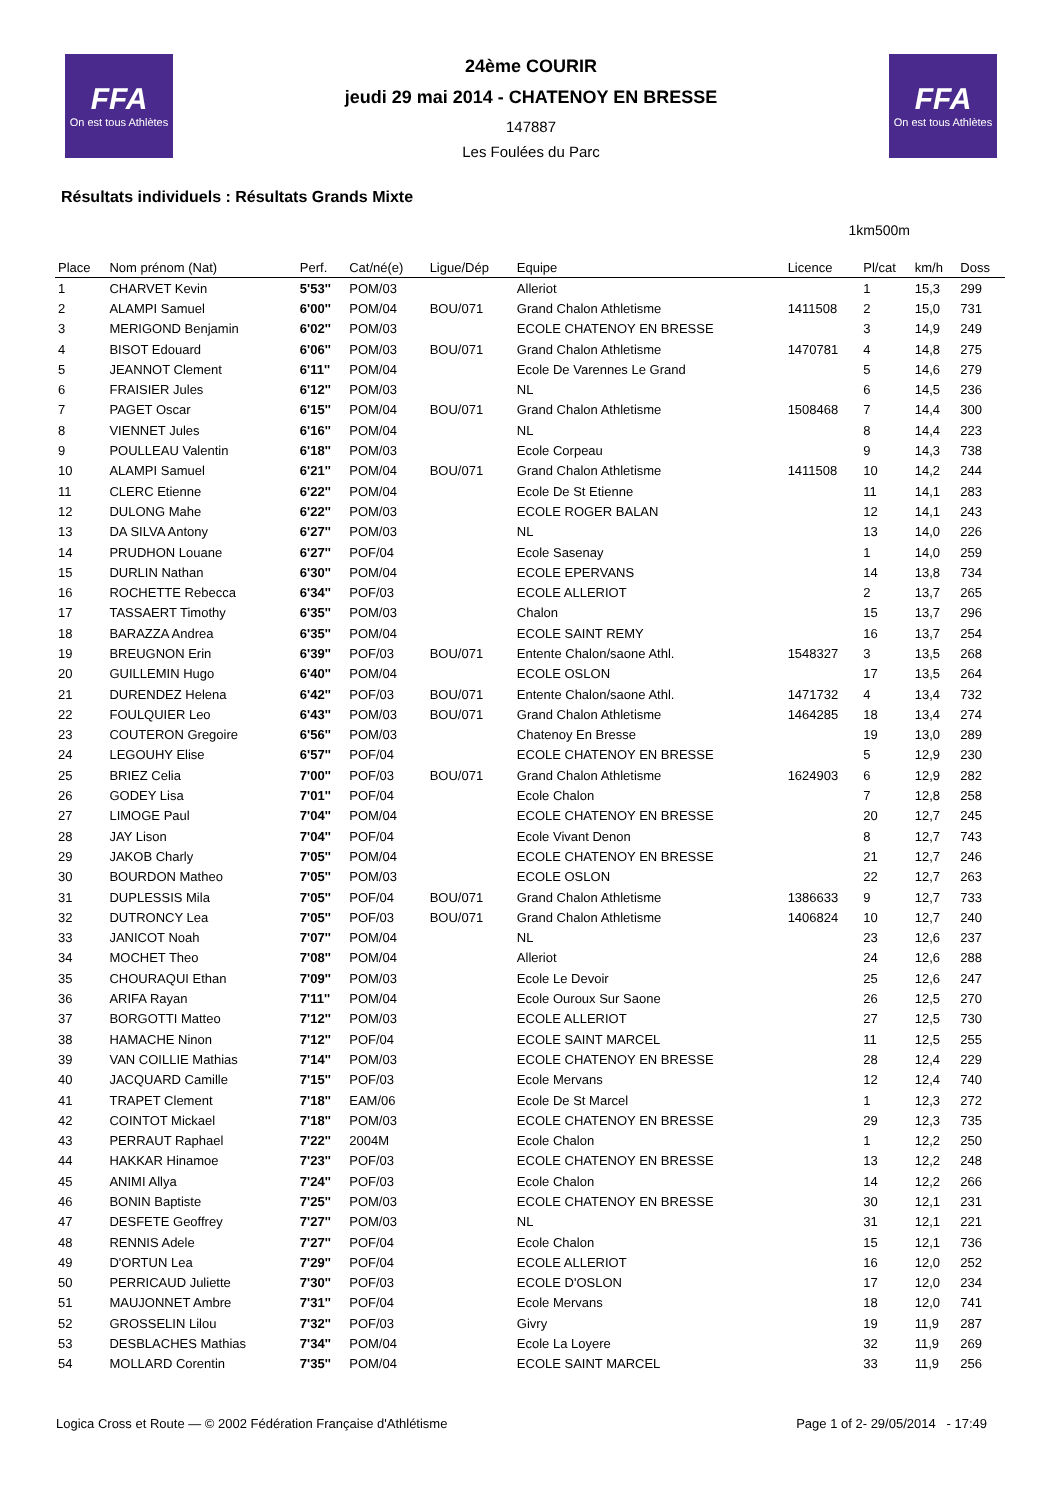FFA
On est tous Athlètes
FFA
On est tous Athlètes
24ème COURIR
jeudi 29 mai 2014 - CHATENOY EN BRESSE
147887
Les Foulées du Parc
Résultats individuels : Résultats Grands Mixte
1km500m
| Place | Nom prénom (Nat) | Perf. | Cat/né(e) | Ligue/Dép | Equipe | Licence | Pl/cat | km/h | Doss |
| --- | --- | --- | --- | --- | --- | --- | --- | --- | --- |
| 1 | CHARVET Kevin | 5'53'' | POM/03 | | Alleriot | | 1 | 15,3 | 299 |
| 2 | ALAMPI Samuel | 6'00'' | POM/04 | BOU/071 | Grand Chalon Athletisme | 1411508 | 2 | 15,0 | 731 |
| 3 | MERIGOND Benjamin | 6'02'' | POM/03 | | ECOLE CHATENOY EN BRESSE | | 3 | 14,9 | 249 |
| 4 | BISOT Edouard | 6'06'' | POM/03 | BOU/071 | Grand Chalon Athletisme | 1470781 | 4 | 14,8 | 275 |
| 5 | JEANNOT Clement | 6'11'' | POM/04 | | Ecole De Varennes Le Grand | | 5 | 14,6 | 279 |
| 6 | FRAISIER Jules | 6'12'' | POM/03 | | NL | | 6 | 14,5 | 236 |
| 7 | PAGET Oscar | 6'15'' | POM/04 | BOU/071 | Grand Chalon Athletisme | 1508468 | 7 | 14,4 | 300 |
| 8 | VIENNET Jules | 6'16'' | POM/04 | | NL | | 8 | 14,4 | 223 |
| 9 | POULLEAU Valentin | 6'18'' | POM/03 | | Ecole Corpeau | | 9 | 14,3 | 738 |
| 10 | ALAMPI Samuel | 6'21'' | POM/04 | BOU/071 | Grand Chalon Athletisme | 1411508 | 10 | 14,2 | 244 |
| 11 | CLERC Etienne | 6'22'' | POM/04 | | Ecole De St Etienne | | 11 | 14,1 | 283 |
| 12 | DULONG Mahe | 6'22'' | POM/03 | | ECOLE ROGER BALAN | | 12 | 14,1 | 243 |
| 13 | DA SILVA Antony | 6'27'' | POM/03 | | NL | | 13 | 14,0 | 226 |
| 14 | PRUDHON Louane | 6'27'' | POF/04 | | Ecole Sasenay | | 1 | 14,0 | 259 |
| 15 | DURLIN Nathan | 6'30'' | POM/04 | | ECOLE EPERVANS | | 14 | 13,8 | 734 |
| 16 | ROCHETTE Rebecca | 6'34'' | POF/03 | | ECOLE ALLERIOT | | 2 | 13,7 | 265 |
| 17 | TASSAERT Timothy | 6'35'' | POM/03 | | Chalon | | 15 | 13,7 | 296 |
| 18 | BARAZZA Andrea | 6'35'' | POM/04 | | ECOLE SAINT REMY | | 16 | 13,7 | 254 |
| 19 | BREUGNON Erin | 6'39'' | POF/03 | BOU/071 | Entente Chalon/saone Athl. | 1548327 | 3 | 13,5 | 268 |
| 20 | GUILLEMIN Hugo | 6'40'' | POM/04 | | ECOLE OSLON | | 17 | 13,5 | 264 |
| 21 | DURENDEZ Helena | 6'42'' | POF/03 | BOU/071 | Entente Chalon/saone Athl. | 1471732 | 4 | 13,4 | 732 |
| 22 | FOULQUIER Leo | 6'43'' | POM/03 | BOU/071 | Grand Chalon Athletisme | 1464285 | 18 | 13,4 | 274 |
| 23 | COUTERON Gregoire | 6'56'' | POM/03 | | Chatenoy En Bresse | | 19 | 13,0 | 289 |
| 24 | LEGOUHY Elise | 6'57'' | POF/04 | | ECOLE CHATENOY EN BRESSE | | 5 | 12,9 | 230 |
| 25 | BRIEZ Celia | 7'00'' | POF/03 | BOU/071 | Grand Chalon Athletisme | 1624903 | 6 | 12,9 | 282 |
| 26 | GODEY Lisa | 7'01'' | POF/04 | | Ecole Chalon | | 7 | 12,8 | 258 |
| 27 | LIMOGE Paul | 7'04'' | POM/04 | | ECOLE CHATENOY EN BRESSE | | 20 | 12,7 | 245 |
| 28 | JAY Lison | 7'04'' | POF/04 | | Ecole Vivant Denon | | 8 | 12,7 | 743 |
| 29 | JAKOB Charly | 7'05'' | POM/04 | | ECOLE CHATENOY EN BRESSE | | 21 | 12,7 | 246 |
| 30 | BOURDON Matheo | 7'05'' | POM/03 | | ECOLE OSLON | | 22 | 12,7 | 263 |
| 31 | DUPLESSIS Mila | 7'05'' | POF/04 | BOU/071 | Grand Chalon Athletisme | 1386633 | 9 | 12,7 | 733 |
| 32 | DUTRONCY Lea | 7'05'' | POF/03 | BOU/071 | Grand Chalon Athletisme | 1406824 | 10 | 12,7 | 240 |
| 33 | JANICOT Noah | 7'07'' | POM/04 | | NL | | 23 | 12,6 | 237 |
| 34 | MOCHET Theo | 7'08'' | POM/04 | | Alleriot | | 24 | 12,6 | 288 |
| 35 | CHOURAQUI Ethan | 7'09'' | POM/03 | | Ecole Le Devoir | | 25 | 12,6 | 247 |
| 36 | ARIFA Rayan | 7'11'' | POM/04 | | Ecole Ouroux Sur Saone | | 26 | 12,5 | 270 |
| 37 | BORGOTTI Matteo | 7'12'' | POM/03 | | ECOLE ALLERIOT | | 27 | 12,5 | 730 |
| 38 | HAMACHE Ninon | 7'12'' | POF/04 | | ECOLE SAINT MARCEL | | 11 | 12,5 | 255 |
| 39 | VAN COILLIE Mathias | 7'14'' | POM/03 | | ECOLE CHATENOY EN BRESSE | | 28 | 12,4 | 229 |
| 40 | JACQUARD Camille | 7'15'' | POF/03 | | Ecole Mervans | | 12 | 12,4 | 740 |
| 41 | TRAPET Clement | 7'18'' | EAM/06 | | Ecole De St Marcel | | 1 | 12,3 | 272 |
| 42 | COINTOT Mickael | 7'18'' | POM/03 | | ECOLE CHATENOY EN BRESSE | | 29 | 12,3 | 735 |
| 43 | PERRAUT Raphael | 7'22'' | 2004M | | Ecole Chalon | | 1 | 12,2 | 250 |
| 44 | HAKKAR Hinamoe | 7'23'' | POF/03 | | ECOLE CHATENOY EN BRESSE | | 13 | 12,2 | 248 |
| 45 | ANIMI Allya | 7'24'' | POF/03 | | Ecole Chalon | | 14 | 12,2 | 266 |
| 46 | BONIN Baptiste | 7'25'' | POM/03 | | ECOLE CHATENOY EN BRESSE | | 30 | 12,1 | 231 |
| 47 | DESFETE Geoffrey | 7'27'' | POM/03 | | NL | | 31 | 12,1 | 221 |
| 48 | RENNIS Adele | 7'27'' | POF/04 | | Ecole Chalon | | 15 | 12,1 | 736 |
| 49 | D'ORTUN Lea | 7'29'' | POF/04 | | ECOLE ALLERIOT | | 16 | 12,0 | 252 |
| 50 | PERRICAUD Juliette | 7'30'' | POF/03 | | ECOLE D'OSLON | | 17 | 12,0 | 234 |
| 51 | MAUJONNET Ambre | 7'31'' | POF/04 | | Ecole Mervans | | 18 | 12,0 | 741 |
| 52 | GROSSELIN Lilou | 7'32'' | POF/03 | | Givry | | 19 | 11,9 | 287 |
| 53 | DESBLACHES Mathias | 7'34'' | POM/04 | | Ecole La Loyere | | 32 | 11,9 | 269 |
| 54 | MOLLARD Corentin | 7'35'' | POM/04 | | ECOLE SAINT MARCEL | | 33 | 11,9 | 256 |
Logica Cross et Route — © 2002 Fédération Française d'Athlétisme Page 1 of 2- 29/05/2014 - 17:49